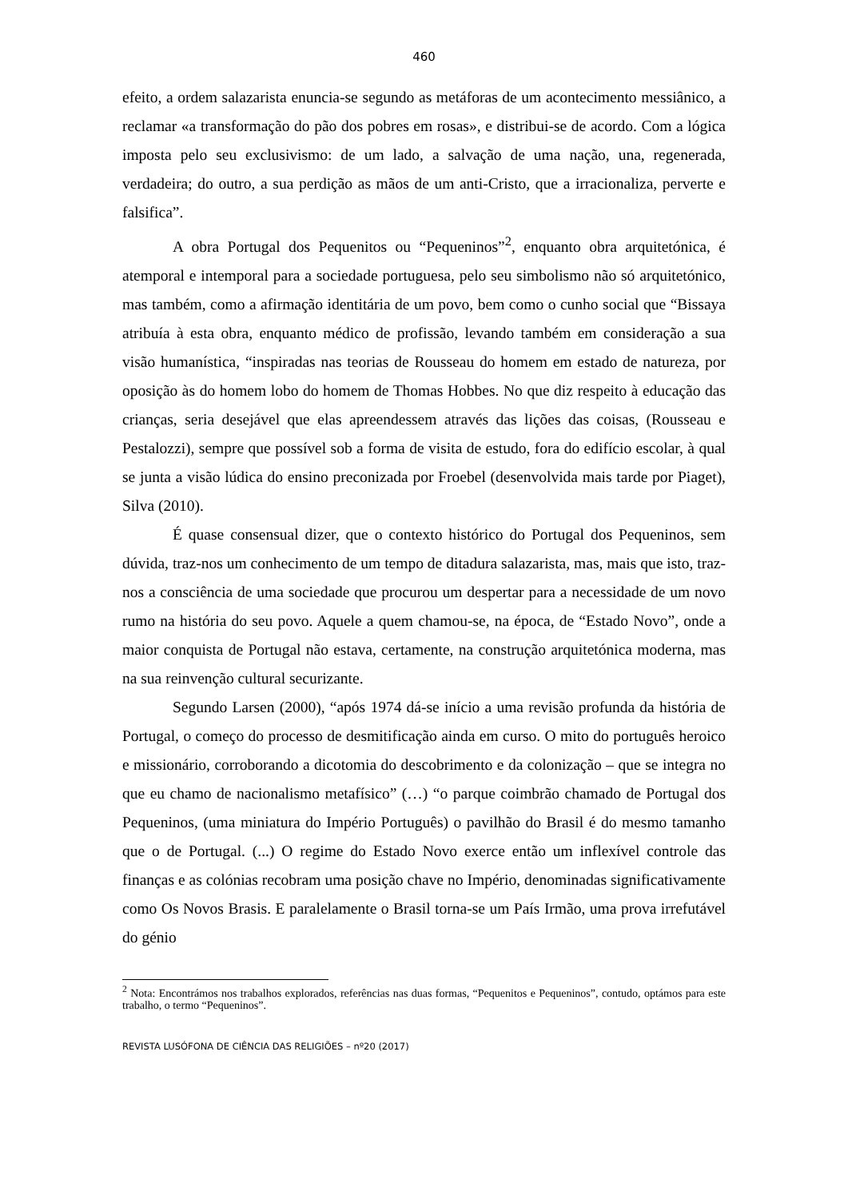460
efeito, a ordem salazarista enuncia-se segundo as metáforas de um acontecimento messiânico, a reclamar «a transformação do pão dos pobres em rosas», e distribui-se de acordo. Com a lógica imposta pelo seu exclusivismo: de um lado, a salvação de uma nação, una, regenerada, verdadeira; do outro, a sua perdição as mãos de um anti-Cristo, que a irracionaliza, perverte e falsifica”.
A obra Portugal dos Pequenitos ou “Pequeninos”<sup>2</sup>, enquanto obra arquitetónica, é atemporal e intemporal para a sociedade portuguesa, pelo seu simbolismo não só arquitetónico, mas também, como a afirmação identitária de um povo, bem como o cunho social que “Bissaya atribuía à esta obra, enquanto médico de profissão, levando também em consideração a sua visão humanística, “inspiradas nas teorias de Rousseau do homem em estado de natureza, por oposição às do homem lobo do homem de Thomas Hobbes. No que diz respeito à educação das crianças, seria desejável que elas apreendessem através das lições das coisas, (Rousseau e Pestalozzi), sempre que possível sob a forma de visita de estudo, fora do edifício escolar, à qual se junta a visão lúdica do ensino preconizada por Froebel (desenvolvida mais tarde por Piaget), Silva (2010).
É quase consensual dizer, que o contexto histórico do Portugal dos Pequeninos, sem dúvida, traz-nos um conhecimento de um tempo de ditadura salazarista, mas, mais que isto, traz-nos a consciência de uma sociedade que procurou um despertar para a necessidade de um novo rumo na história do seu povo. Aquele a quem chamou-se, na época, de “Estado Novo”, onde a maior conquista de Portugal não estava, certamente, na construção arquitetónica moderna, mas na sua reinvenção cultural securizante.
Segundo Larsen (2000), “após 1974 dá-se início a uma revisão profunda da história de Portugal, o começo do processo de desmitificação ainda em curso. O mito do português heroico e missionário, corroborando a dicotomia do descobrimento e da colonização – que se integra no que eu chamo de nacionalismo metafísico” (…) “o parque coimbrão chamado de Portugal dos Pequeninos, (uma miniatura do Império Português) o pavilhão do Brasil é do mesmo tamanho que o de Portugal. (...) O regime do Estado Novo exerce então um inflexível controle das finanças e as colónias recobram uma posição chave no Império, denominadas significativamente como Os Novos Brasis. E paralelamente o Brasil torna-se um País Irmão, uma prova irrefutável do génio
<sup>2</sup> Nota: Encontrámos nos trabalhos explorados, referências nas duas formas, “Pequenitos e Pequeninos”, contudo, optámos para este trabalho, o termo “Pequeninos”.
REVISTA LUSÓFONA DE CIÊNCIA DAS RELIGIÕES – nº20 (2017)